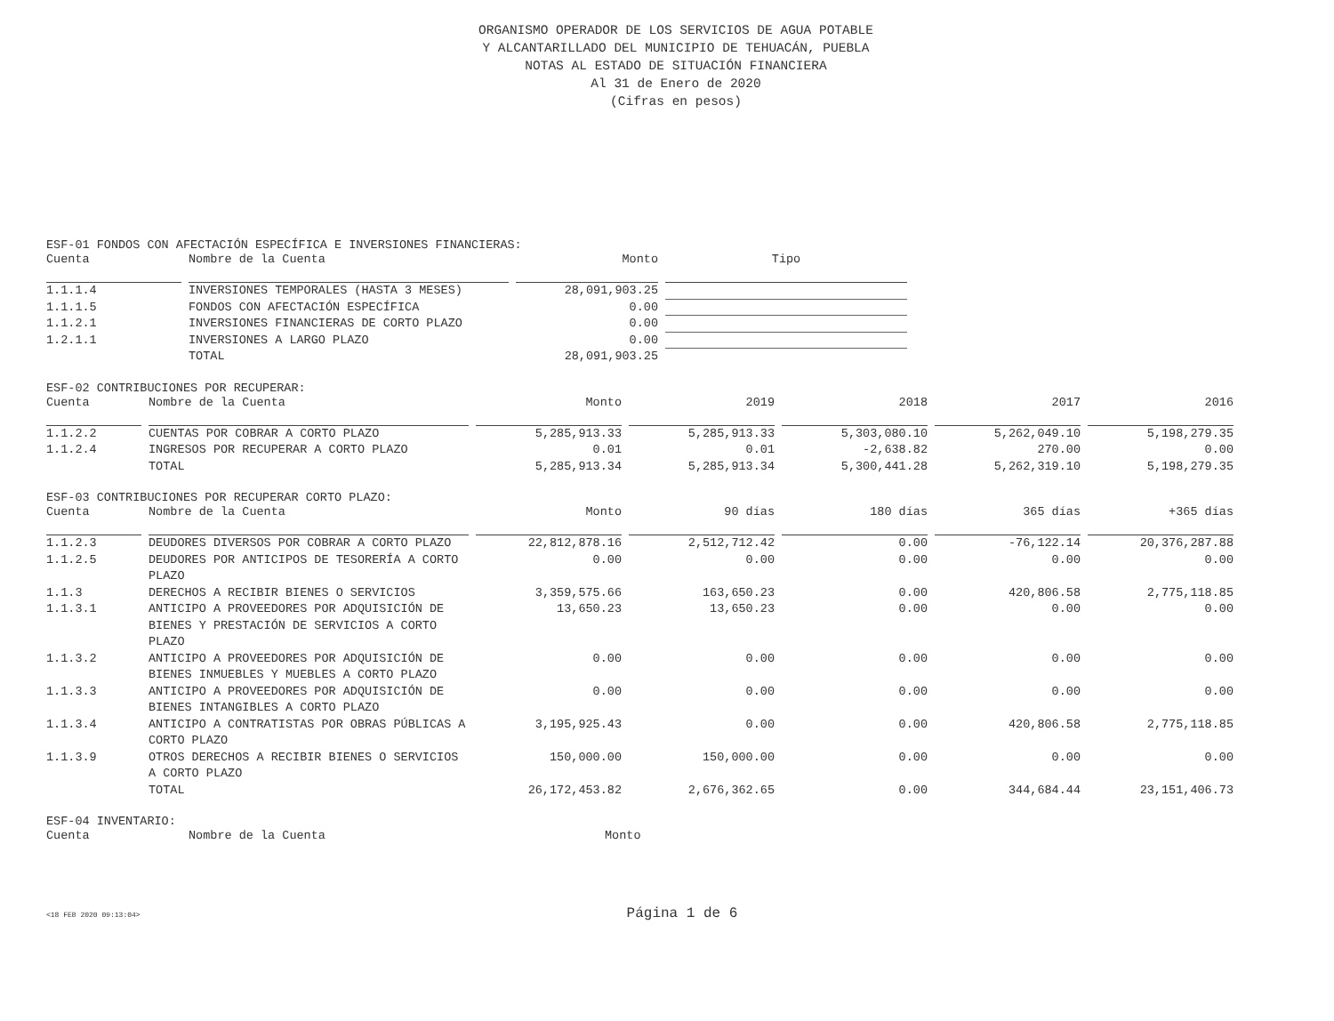ORGANISMO OPERADOR DE LOS SERVICIOS DE AGUA POTABLE
Y ALCANTARILLADO DEL MUNICIPIO DE TEHUACÁN, PUEBLA
NOTAS AL ESTADO DE SITUACIÓN FINANCIERA
Al 31 de Enero de 2020
(Cifras en pesos)
ESF-01 FONDOS CON AFECTACIÓN ESPECÍFICA E INVERSIONES FINANCIERAS:
| Cuenta | Nombre de la Cuenta | Monto | Tipo |
| --- | --- | --- | --- |
| 1.1.1.4 | INVERSIONES TEMPORALES (HASTA 3 MESES) | 28,091,903.25 | |
| 1.1.1.5 | FONDOS CON AFECTACIÓN ESPECÍFICA | 0.00 | |
| 1.1.2.1 | INVERSIONES FINANCIERAS DE CORTO PLAZO | 0.00 | |
| 1.2.1.1 | INVERSIONES A LARGO PLAZO | 0.00 | |
| | TOTAL | 28,091,903.25 | |
ESF-02 CONTRIBUCIONES POR RECUPERAR:
| Cuenta | Nombre de la Cuenta | Monto | 2019 | 2018 | 2017 | 2016 |
| --- | --- | --- | --- | --- | --- | --- |
| 1.1.2.2 | CUENTAS POR COBRAR A CORTO PLAZO | 5,285,913.33 | 5,285,913.33 | 5,303,080.10 | 5,262,049.10 | 5,198,279.35 |
| 1.1.2.4 | INGRESOS POR RECUPERAR A CORTO PLAZO | 0.01 | 0.01 | -2,638.82 | 270.00 | 0.00 |
| | TOTAL | 5,285,913.34 | 5,285,913.34 | 5,300,441.28 | 5,262,319.10 | 5,198,279.35 |
ESF-03 CONTRIBUCIONES POR RECUPERAR CORTO PLAZO:
| Cuenta | Nombre de la Cuenta | Monto | 90 días | 180 días | 365 días | +365 días |
| --- | --- | --- | --- | --- | --- | --- |
| 1.1.2.3 | DEUDORES DIVERSOS POR COBRAR A CORTO PLAZO | 22,812,878.16 | 2,512,712.42 | 0.00 | -76,122.14 | 20,376,287.88 |
| 1.1.2.5 | DEUDORES POR ANTICIPOS DE TESORERÍA A CORTO PLAZO | 0.00 | 0.00 | 0.00 | 0.00 | 0.00 |
| 1.1.3 | DERECHOS A RECIBIR BIENES O SERVICIOS | 3,359,575.66 | 163,650.23 | 0.00 | 420,806.58 | 2,775,118.85 |
| 1.1.3.1 | ANTICIPO A PROVEEDORES POR ADQUISICIÓN DE BIENES Y PRESTACIÓN DE SERVICIOS A CORTO PLAZO | 13,650.23 | 13,650.23 | 0.00 | 0.00 | 0.00 |
| 1.1.3.2 | ANTICIPO A PROVEEDORES POR ADQUISICIÓN DE BIENES INMUEBLES Y MUEBLES A CORTO PLAZO | 0.00 | 0.00 | 0.00 | 0.00 | 0.00 |
| 1.1.3.3 | ANTICIPO A PROVEEDORES POR ADQUISICIÓN DE BIENES INTANGIBLES A CORTO PLAZO | 0.00 | 0.00 | 0.00 | 0.00 | 0.00 |
| 1.1.3.4 | ANTICIPO A CONTRATISTAS POR OBRAS PÚBLICAS A CORTO PLAZO | 3,195,925.43 | 0.00 | 0.00 | 420,806.58 | 2,775,118.85 |
| 1.1.3.9 | OTROS DERECHOS A RECIBIR BIENES O SERVICIOS A CORTO PLAZO | 150,000.00 | 150,000.00 | 0.00 | 0.00 | 0.00 |
| | TOTAL | 26,172,453.82 | 2,676,362.65 | 0.00 | 344,684.44 | 23,151,406.73 |
ESF-04 INVENTARIO:
| Cuenta | Nombre de la Cuenta | Monto |
| --- | --- | --- |
<18 FEB 2020 09:13:04>
Página 1 de 6